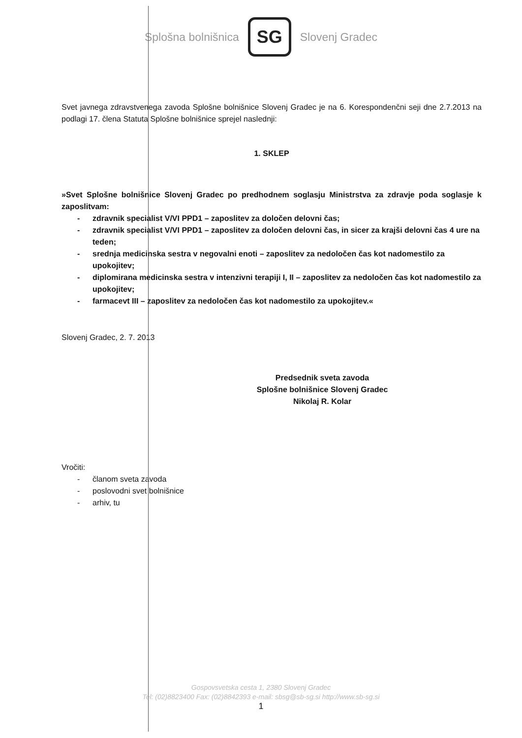Splošna bolnišnica
SG
Slovenj Gradec
Svet javnega zdravstvenega zavoda Splošne bolnišnice Slovenj Gradec je na 6. Korespondenčni seji dne 2.7.2013 na podlagi 17. člena Statuta Splošne bolnišnice sprejel naslednji:
1. SKLEP
»Svet Splošne bolnišnice Slovenj Gradec po predhodnem soglasju Ministrstva za zdravje poda soglasje k zaposlitvam:
- zdravnik specialist V/VI PPD1 – zaposlitev za določen delovni čas;
- zdravnik specialist V/VI PPD1 – zaposlitev za določen delovni čas, in sicer za krajši delovni čas 4 ure na teden;
- srednja medicinska sestra v negovalni enoti – zaposlitev za nedoločen čas kot nadomestilo za upokojitev;
- diplomirana medicinska sestra v intenzivni terapiji I, II – zaposlitev za nedoločen čas kot nadomestilo za upokojitev;
- farmacevt III – zaposlitev za nedoločen čas kot nadomestilo za upokojitev.«
Slovenj Gradec, 2. 7. 2013
Predsednik sveta zavoda
Splošne bolnišnice Slovenj Gradec
Nikolaj R. Kolar
Vročiti:
- članom sveta zavoda
- poslovodni svet bolnišnice
- arhiv, tu
Gospovsvetska cesta 1, 2380 Slovenj Gradec
Tel: (02)8823400 Fax: (02)8842393 e-mail: sbsg@sb-sg.si http://www.sb-sg.si
1